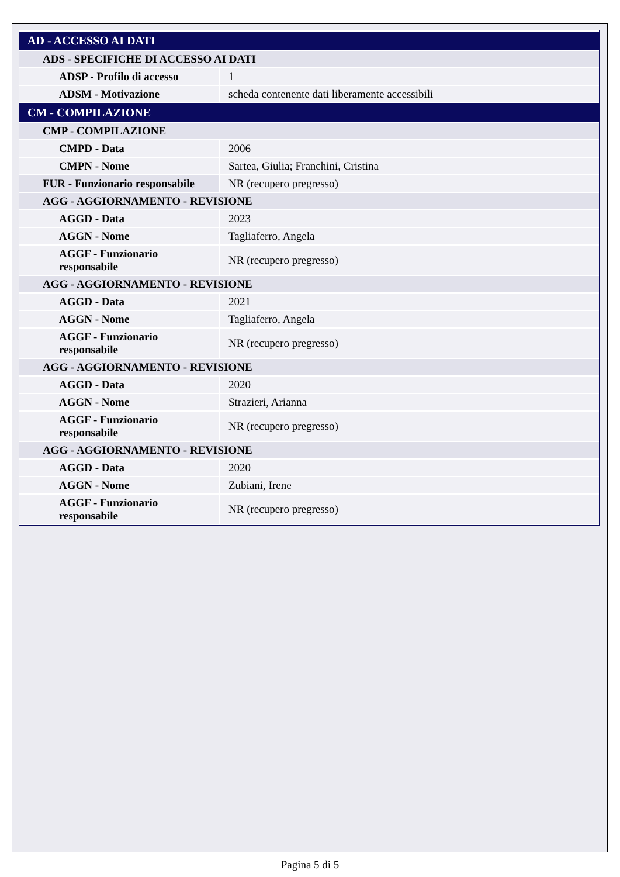| AD - ACCESSO AI DATI | |
| ADS - SPECIFICHE DI ACCESSO AI DATI | |
| ADSP - Profilo di accesso | 1 |
| ADSM - Motivazione | scheda contenente dati liberamente accessibili |
| CM - COMPILAZIONE | |
| CMP - COMPILAZIONE | |
| CMPD - Data | 2006 |
| CMPN - Nome | Sartea, Giulia; Franchini, Cristina |
| FUR - Funzionario responsabile | NR (recupero pregresso) |
| AGG - AGGIORNAMENTO - REVISIONE | |
| AGGD - Data | 2023 |
| AGGN - Nome | Tagliaferro, Angela |
| AGGF - Funzionario responsabile | NR (recupero pregresso) |
| AGG - AGGIORNAMENTO - REVISIONE | |
| AGGD - Data | 2021 |
| AGGN - Nome | Tagliaferro, Angela |
| AGGF - Funzionario responsabile | NR (recupero pregresso) |
| AGG - AGGIORNAMENTO - REVISIONE | |
| AGGD - Data | 2020 |
| AGGN - Nome | Strazieri, Arianna |
| AGGF - Funzionario responsabile | NR (recupero pregresso) |
| AGG - AGGIORNAMENTO - REVISIONE | |
| AGGD - Data | 2020 |
| AGGN - Nome | Zubiani, Irene |
| AGGF - Funzionario responsabile | NR (recupero pregresso) |
Pagina 5 di 5